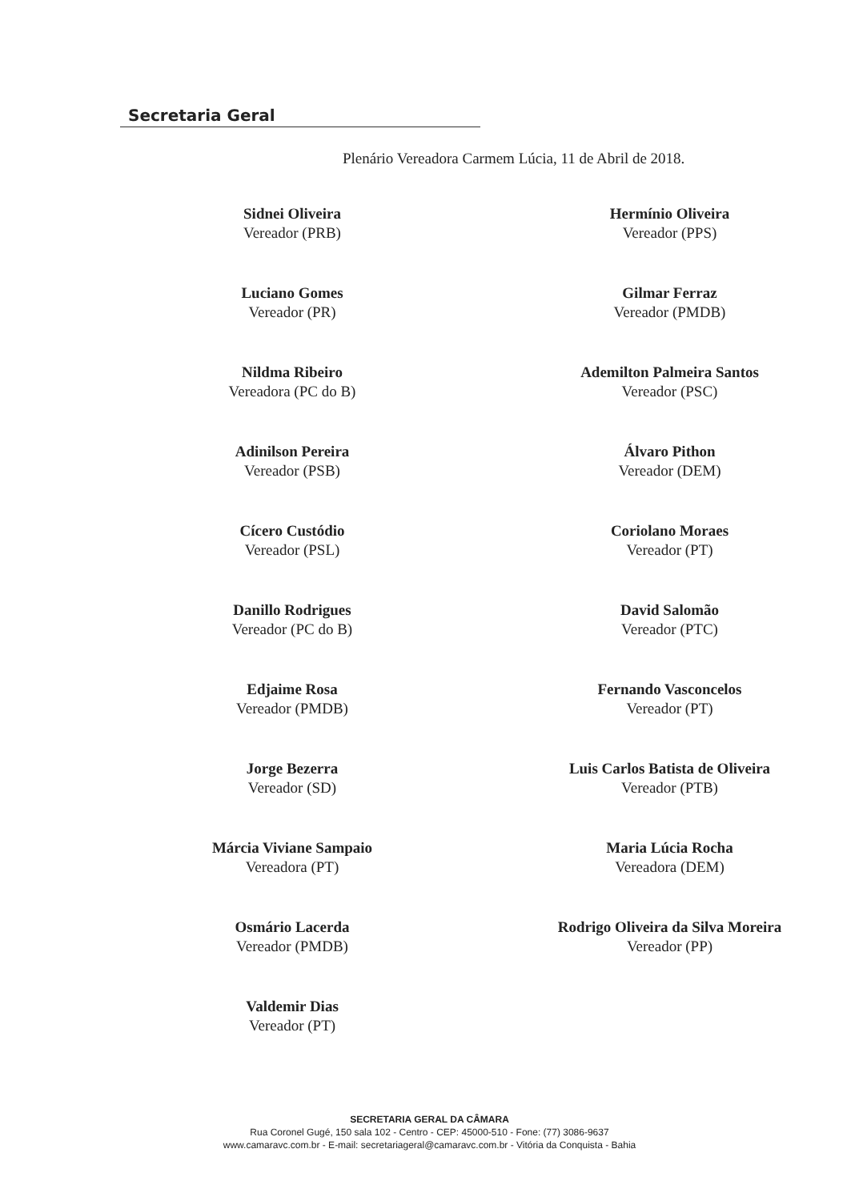Secretaria Geral
Plenário Vereadora Carmem Lúcia, 11 de Abril de 2018.
Sidnei Oliveira
Vereador (PRB)
Luciano Gomes
Vereador (PR)
Nildma Ribeiro
Vereadora (PC do B)
Adinilson Pereira
Vereador (PSB)
Cícero Custódio
Vereador (PSL)
Danillo Rodrigues
Vereador (PC do B)
Edjaime Rosa
Vereador (PMDB)
Jorge Bezerra
Vereador (SD)
Márcia Viviane Sampaio
Vereadora (PT)
Osmário Lacerda
Vereador (PMDB)
Valdemir Dias
Vereador (PT)
Hermínio Oliveira
Vereador (PPS)
Gilmar Ferraz
Vereador (PMDB)
Ademilton Palmeira Santos
Vereador (PSC)
Álvaro Pithon
Vereador (DEM)
Coriolano Moraes
Vereador (PT)
David Salomão
Vereador (PTC)
Fernando Vasconcelos
Vereador (PT)
Luis Carlos Batista de Oliveira
Vereador (PTB)
Maria Lúcia Rocha
Vereadora (DEM)
Rodrigo Oliveira da Silva Moreira
Vereador (PP)
SECRETARIA GERAL DA CÂMARA
Rua Coronel Gugé, 150 sala 102 - Centro - CEP: 45000-510 - Fone: (77) 3086-9637
www.camaravc.com.br - E-mail: secretariageral@camaravc.com.br - Vitória da Conquista - Bahia